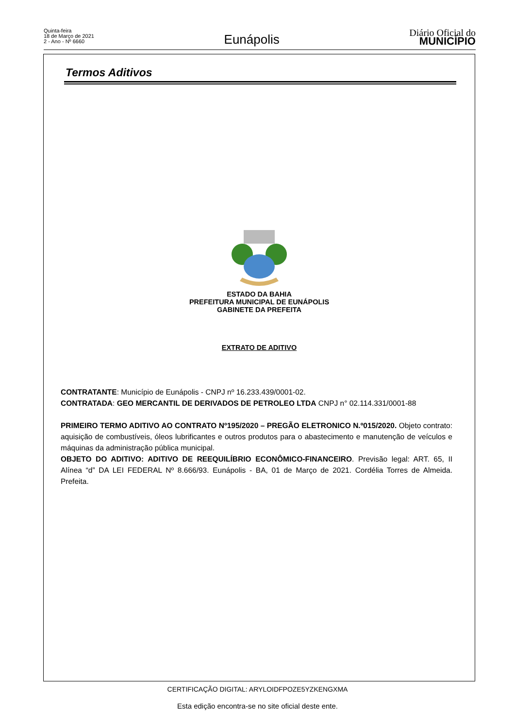Quinta-feira
18 de Março de 2021
2 - Ano - Nº 6660
Eunápolis
Diário Oficial do
MUNICÍPIO
Termos Aditivos
ESTADO DA BAHIA
PREFEITURA MUNICIPAL DE EUNÁPOLIS
GABINETE DA PREFEITA
EXTRATO DE ADITIVO
CONTRATANTE: Município de Eunápolis - CNPJ nº 16.233.439/0001-02.
CONTRATADA: GEO MERCANTIL DE DERIVADOS DE PETROLEO LTDA CNPJ n° 02.114.331/0001-88
PRIMEIRO TERMO ADITIVO AO CONTRATO Nº195/2020 – PREGÃO ELETRONICO N.º015/2020. Objeto contrato: aquisição de combustíveis, óleos lubrificantes e outros produtos para o abastecimento e manutenção de veículos e máquinas da administração pública municipal.
OBJETO DO ADITIVO: ADITIVO DE REEQUILÍBRIO ECONÔMICO-FINANCEIRO. Previsão legal: ART. 65, II Alínea “d” DA LEI FEDERAL Nº 8.666/93. Eunápolis - BA, 01 de Março de 2021. Cordélia Torres de Almeida. Prefeita.
CERTIFICAÇÃO DIGITAL: ARYLOIDFPOZE5YZKENGXMA
Esta edição encontra-se no site oficial deste ente.